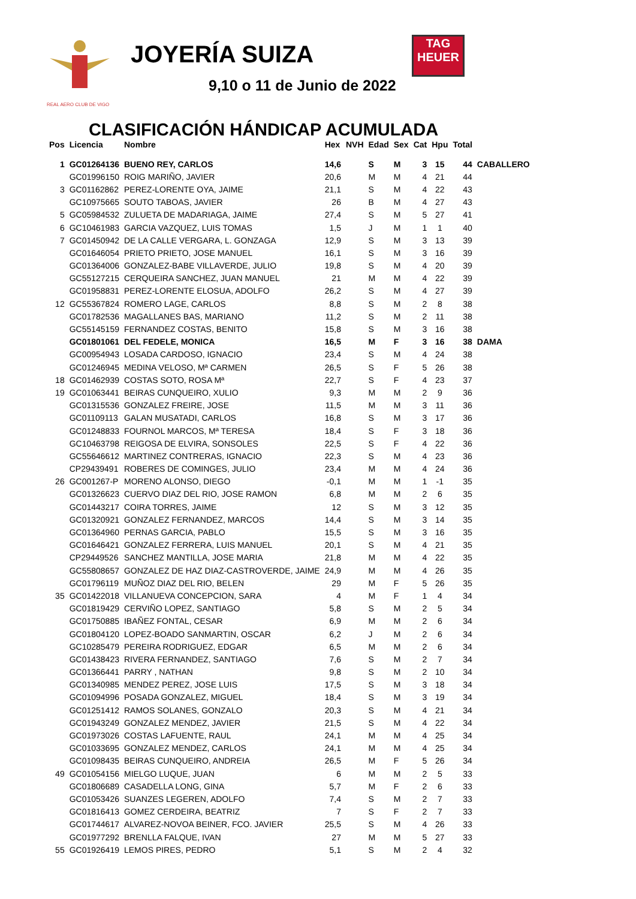REAL AERO CLUB DE VIGO
JOYERÍA SUIZA
TAG
HEUER
9,10 o 11 de Junio de 2022
CLASIFICACIÓN HÁNDICAP ACUMULADA
| Pos | Licencia | Nombre | Hex | NVH | Edad | Sex | Cat | Hpu | Total | |
| --- | --- | --- | --- | --- | --- | --- | --- | --- | --- | --- |
| 1 | GC01264136 | BUENO REY, CARLOS | 14,6 | | S | M | 3 | 15 | 44 | CABALLERO |
| | GC01996150 | ROIG MARIÑO, JAVIER | 20,6 | | M | M | 4 | 21 | 44 | |
| 3 | GC01162862 | PEREZ-LORENTE OYA, JAIME | 21,1 | | S | M | 4 | 22 | 43 | |
| | GC10975665 | SOUTO TABOAS, JAVIER | 26 | | B | M | 4 | 27 | 43 | |
| 5 | GC05984532 | ZULUETA DE MADARIAGA, JAIME | 27,4 | | S | M | 5 | 27 | 41 | |
| 6 | GC10461983 | GARCIA VAZQUEZ, LUIS TOMAS | 1,5 | | J | M | 1 | 1 | 40 | |
| 7 | GC01450942 | DE LA CALLE VERGARA, L. GONZAGA | 12,9 | | S | M | 3 | 13 | 39 | |
| | GC01646054 | PRIETO PRIETO, JOSE MANUEL | 16,1 | | S | M | 3 | 16 | 39 | |
| | GC01364006 | GONZALEZ-BABE VILLAVERDE, JULIO | 19,8 | | S | M | 4 | 20 | 39 | |
| | GC55127215 | CERQUEIRA SANCHEZ, JUAN MANUEL | 21 | | M | M | 4 | 22 | 39 | |
| | GC01958831 | PEREZ-LORENTE ELOSUA, ADOLFO | 26,2 | | S | M | 4 | 27 | 39 | |
| 12 | GC55367824 | ROMERO LAGE, CARLOS | 8,8 | | S | M | 2 | 8 | 38 | |
| | GC01782536 | MAGALLANES BAS, MARIANO | 11,2 | | S | M | 2 | 11 | 38 | |
| | GC55145159 | FERNANDEZ COSTAS, BENITO | 15,8 | | S | M | 3 | 16 | 38 | |
| | GC01801061 | DEL FEDELE, MONICA | 16,5 | | M | F | 3 | 16 | 38 | DAMA |
| | GC00954943 | LOSADA CARDOSO, IGNACIO | 23,4 | | S | M | 4 | 24 | 38 | |
| | GC01246945 | MEDINA VELOSO, Mª CARMEN | 26,5 | | S | F | 5 | 26 | 38 | |
| 18 | GC01462939 | COSTAS SOTO, ROSA Mª | 22,7 | | S | F | 4 | 23 | 37 | |
| 19 | GC01063441 | BEIRAS CUNQUEIRO, XULIO | 9,3 | | M | M | 2 | 9 | 36 | |
| | GC01315536 | GONZALEZ FREIRE, JOSE | 11,5 | | M | M | 3 | 11 | 36 | |
| | GC01109113 | GALAN MUSATADI, CARLOS | 16,8 | | S | M | 3 | 17 | 36 | |
| | GC01248833 | FOURNOL MARCOS, Mª TERESA | 18,4 | | S | F | 3 | 18 | 36 | |
| | GC10463798 | REIGOSA DE ELVIRA, SONSOLES | 22,5 | | S | F | 4 | 22 | 36 | |
| | GC55646612 | MARTINEZ CONTRERAS, IGNACIO | 22,3 | | S | M | 4 | 23 | 36 | |
| | CP29439491 | ROBERES DE COMINGES, JULIO | 23,4 | | M | M | 4 | 24 | 36 | |
| 26 | GC001267-P | MORENO ALONSO, DIEGO | -0,1 | | M | M | 1 | -1 | 35 | |
| | GC01326623 | CUERVO DIAZ DEL RIO, JOSE RAMON | 6,8 | | M | M | 2 | 6 | 35 | |
| | GC01443217 | COIRA TORRES, JAIME | 12 | | S | M | 3 | 12 | 35 | |
| | GC01320921 | GONZALEZ FERNANDEZ, MARCOS | 14,4 | | S | M | 3 | 14 | 35 | |
| | GC01364960 | PERNAS GARCIA, PABLO | 15,5 | | S | M | 3 | 16 | 35 | |
| | GC01646421 | GONZALEZ FERRERA, LUIS MANUEL | 20,1 | | S | M | 4 | 21 | 35 | |
| | CP29449526 | SANCHEZ MANTILLA, JOSE MARIA | 21,8 | | M | M | 4 | 22 | 35 | |
| | GC55808657 | GONZALEZ DE HAZ DIAZ-CASTROVERDE, JAIME | 24,9 | | M | M | 4 | 26 | 35 | |
| | GC01796119 | MUÑOZ DIAZ DEL RIO, BELEN | 29 | | M | F | 5 | 26 | 35 | |
| 35 | GC01422018 | VILLANUEVA CONCEPCION, SARA | 4 | | M | F | 1 | 4 | 34 | |
| | GC01819429 | CERVIÑO LOPEZ, SANTIAGO | 5,8 | | S | M | 2 | 5 | 34 | |
| | GC01750885 | IBAÑEZ FONTAL, CESAR | 6,9 | | M | M | 2 | 6 | 34 | |
| | GC01804120 | LOPEZ-BOADO SANMARTIN, OSCAR | 6,2 | | J | M | 2 | 6 | 34 | |
| | GC10285479 | PEREIRA RODRIGUEZ, EDGAR | 6,5 | | M | M | 2 | 6 | 34 | |
| | GC01438423 | RIVERA FERNANDEZ, SANTIAGO | 7,6 | | S | M | 2 | 7 | 34 | |
| | GC01366441 | PARRY , NATHAN | 9,8 | | S | M | 2 | 10 | 34 | |
| | GC01340985 | MENDEZ PEREZ, JOSE LUIS | 17,5 | | S | M | 3 | 18 | 34 | |
| | GC01094996 | POSADA GONZALEZ, MIGUEL | 18,4 | | S | M | 3 | 19 | 34 | |
| | GC01251412 | RAMOS SOLANES, GONZALO | 20,3 | | S | M | 4 | 21 | 34 | |
| | GC01943249 | GONZALEZ MENDEZ, JAVIER | 21,5 | | S | M | 4 | 22 | 34 | |
| | GC01973026 | COSTAS LAFUENTE, RAUL | 24,1 | | M | M | 4 | 25 | 34 | |
| | GC01033695 | GONZALEZ MENDEZ, CARLOS | 24,1 | | M | M | 4 | 25 | 34 | |
| | GC01098435 | BEIRAS CUNQUEIRO, ANDREIA | 26,5 | | M | F | 5 | 26 | 34 | |
| 49 | GC01054156 | MIELGO LUQUE, JUAN | 6 | | M | M | 2 | 5 | 33 | |
| | GC01806689 | CASADELLA LONG, GINA | 5,7 | | M | F | 2 | 6 | 33 | |
| | GC01053426 | SUANZES LEGEREN, ADOLFO | 7,4 | | S | M | 2 | 7 | 33 | |
| | GC01816413 | GOMEZ CERDEIRA, BEATRIZ | 7 | | S | F | 2 | 7 | 33 | |
| | GC01744617 | ALVAREZ-NOVOA BEINER, FCO. JAVIER | 25,5 | | S | M | 4 | 26 | 33 | |
| | GC01977292 | BRENLLA FALQUE, IVAN | 27 | | M | M | 5 | 27 | 33 | |
| 55 | GC01926419 | LEMOS PIRES, PEDRO | 5,1 | | S | M | 2 | 4 | 32 | |